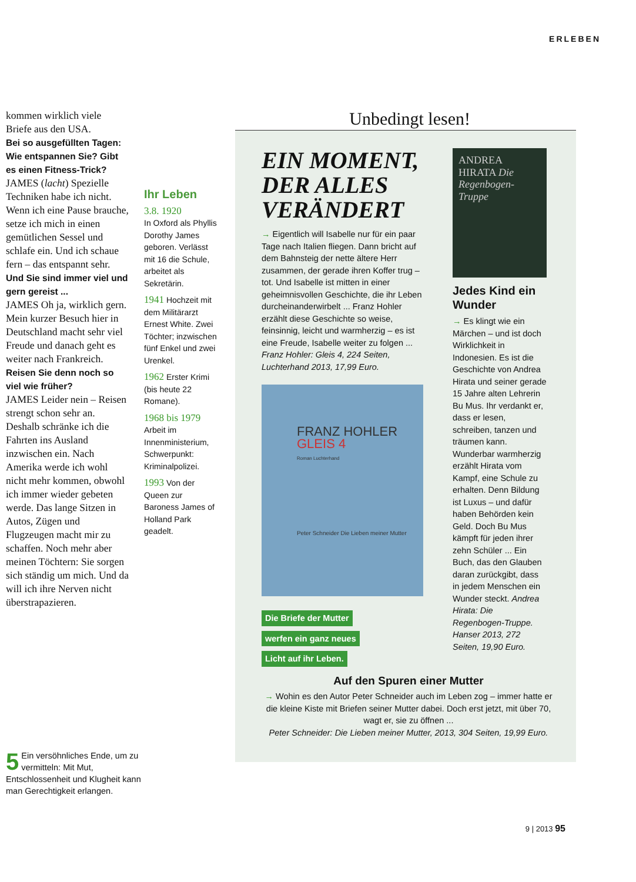ERLEBEN
kommen wirklich viele Briefe aus den USA.
Bei so ausgefüllten Tagen: Wie entspannen Sie? Gibt es einen Fitness-Trick?
JAMES (lacht) Spezielle Techniken habe ich nicht. Wenn ich eine Pause brauche, setze ich mich in einen gemütlichen Sessel und schlafe ein. Und ich schaue fern – das entspannt sehr.
Und Sie sind immer viel und gern gereist ...
JAMES Oh ja, wirklich gern. Mein kurzer Besuch hier in Deutschland macht sehr viel Freude und danach geht es weiter nach Frankreich.
Reisen Sie denn noch so viel wie früher?
JAMES Leider nein – Reisen strengt schon sehr an. Deshalb schränke ich die Fahrten ins Ausland inzwischen ein. Nach Amerika werde ich wohl nicht mehr kommen, obwohl ich immer wieder gebeten werde. Das lange Sitzen in Autos, Zügen und Flugzeugen macht mir zu schaffen. Noch mehr aber meinen Töchtern: Sie sorgen sich ständig um mich. Und da will ich ihre Nerven nicht überstrapazieren.
Ihr Leben
3.8. 1920
In Oxford als Phyllis Dorothy James geboren. Verlässt mit 16 die Schule, arbeitet als Sekretärin.
1941 Hochzeit mit dem Militärarzt Ernest White. Zwei Töchter; inzwischen fünf Enkel und zwei Urenkel.
1962 Erster Krimi (bis heute 22 Romane).
1968 bis 1979 Arbeit im Innenministerium, Schwerpunkt: Kriminalpolizei.
1993 Von der Queen zur Baroness James of Holland Park geadelt.
Unbedingt lesen!
EIN MOMENT, DER ALLES VERÄNDERT
→ Eigentlich will Isabelle nur für ein paar Tage nach Italien fliegen. Dann bricht auf dem Bahnsteig der nette ältere Herr zusammen, der gerade ihren Koffer trug – tot. Und Isabelle ist mitten in einer geheimnisvollen Geschichte, die ihr Leben durcheinanderwirbelt ... Franz Hohler erzählt diese Geschichte so weise, feinsinnig, leicht und warmherzig – es ist eine Freude, Isabelle weiter zu folgen ... Franz Hohler: Gleis 4, 224 Seiten, Luchterhand 2013, 17,99 Euro.
FRANZ HOHLER
GLEIS 4
Roman Luchterhand
Peter Schneider Die Lieben meiner Mutter
Die Briefe der Mutter
werfen ein ganz neues
Licht auf ihr Leben.
ANDREA HIRATA Die Regenbogen-Truppe
Jedes Kind ein Wunder
→ Es klingt wie ein Märchen – und ist doch Wirklichkeit in Indonesien. Es ist die Geschichte von Andrea Hirata und seiner gerade 15 Jahre alten Lehrerin Bu Mus. Ihr verdankt er, dass er lesen, schreiben, tanzen und träumen kann. Wunderbar warmherzig erzählt Hirata vom Kampf, eine Schule zu erhalten. Denn Bildung ist Luxus – und dafür haben Behörden kein Geld. Doch Bu Mus kämpft für jeden ihrer zehn Schüler ... Ein Buch, das den Glauben daran zurückgibt, dass in jedem Menschen ein Wunder steckt. Andrea Hirata: Die Regenbogen-Truppe. Hanser 2013, 272 Seiten, 19,90 Euro.
Auf den Spuren einer Mutter
→ Wohin es den Autor Peter Schneider auch im Leben zog – immer hatte er die kleine Kiste mit Briefen seiner Mutter dabei. Doch erst jetzt, mit über 70, wagt er, sie zu öffnen ...
Peter Schneider: Die Lieben meiner Mutter, 2013, 304 Seiten, 19,99 Euro.
5 Ein versöhnliches Ende, um zu vermitteln: Mit Mut, Entschlossenheit und Klugheit kann man Gerechtigkeit erlangen.
9 | 2013 95